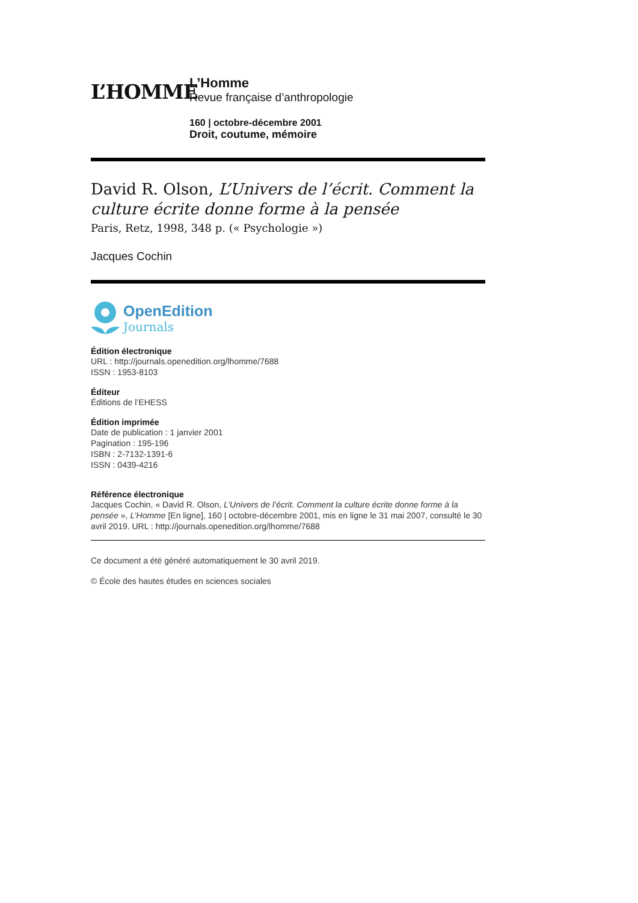L’HOMME
L’Homme
Revue française d’anthropologie
160 | octobre-décembre 2001
Droit, coutume, mémoire
David R. Olson, L’Univers de l’écrit. Comment la culture écrite donne forme à la pensée
Paris, Retz, 1998, 348 p. (« Psychologie »)
Jacques Cochin
OpenEdition
Journals
Édition électronique
URL : http://journals.openedition.org/lhomme/7688
ISSN : 1953-8103
Éditeur
Éditions de l’EHESS
Édition imprimée
Date de publication : 1 janvier 2001
Pagination : 195-196
ISBN : 2-7132-1391-6
ISSN : 0439-4216
Référence électronique
Jacques Cochin, « David R. Olson, L’Univers de l’écrit. Comment la culture écrite donne forme à la pensée », L’Homme [En ligne], 160 | octobre-décembre 2001, mis en ligne le 31 mai 2007, consulté le 30 avril 2019. URL : http://journals.openedition.org/lhomme/7688
Ce document a été généré automatiquement le 30 avril 2019.
© École des hautes études en sciences sociales